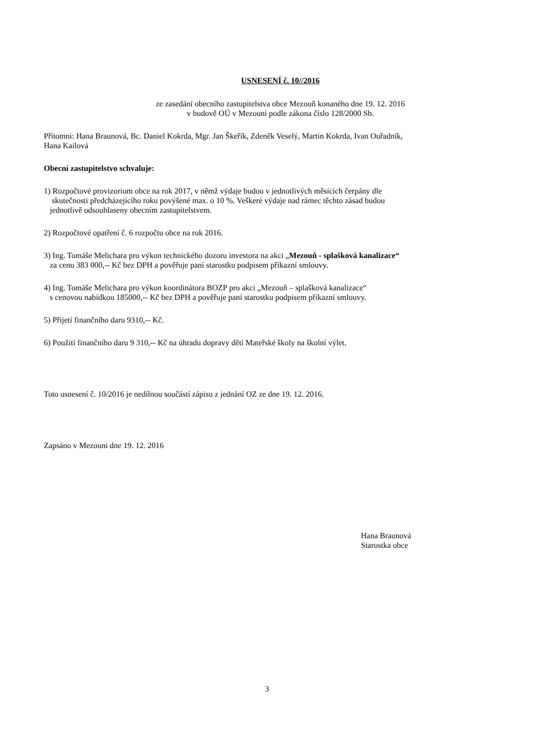USNESENÍ č. 10//2016
ze zasedání obecního zastupitelstva obce Mezouň konaného dne 19. 12. 2016
v budově OÚ v Mezouni podle zákona číslo 128/2000 Sb.
Přítomni: Hana Braunová, Bc. Daniel Kokrda, Mgr. Jan Škeřík, Zdeněk Veselý, Martin Kokrda, Ivan Ouřadník,
Hana Kailová
Obecní zastupitelstvo schvaluje:
1) Rozpočtové provizorium obce na rok 2017, v němž výdaje budou v jednotlivých měsících čerpány dle
skutečnosti předcházejícího roku povýšené max. o 10 %. Veškeré výdaje nad rámec těchto zásad budou
jednotlivě odsouhlaseny obecním zastupitelstvem.
2) Rozpočtové opatření č. 6 rozpočtu obce na rok 2016.
3) Ing. Tomáše Melichara pro výkon technického dozoru investora na akci „Mezouň - splašková kanalizace“
za cenu 383 000,-- Kč bez DPH a pověřuje paní starostku podpisem příkazní smlouvy.
4) Ing. Tomáše Melichara pro výkon koordinátora BOZP pro akci „Mezouň – splašková kanalizace“
s cenovou nabídkou 185000,-- Kč bez DPH a pověřuje paní starostku podpisem příkazní smlouvy.
5) Přijetí finančního daru 9310,-- Kč.
6) Použití finančního daru 9 310,-- Kč na úhradu dopravy dětí Mateřské školy na školní výlet.
Toto usnesení č. 10/2016 je nedílnou součástí zápisu z jednání OZ ze dne 19. 12. 2016.
Zapsáno v Mezouni dne 19. 12. 2016
Hana Braunová
Starostka obce
3